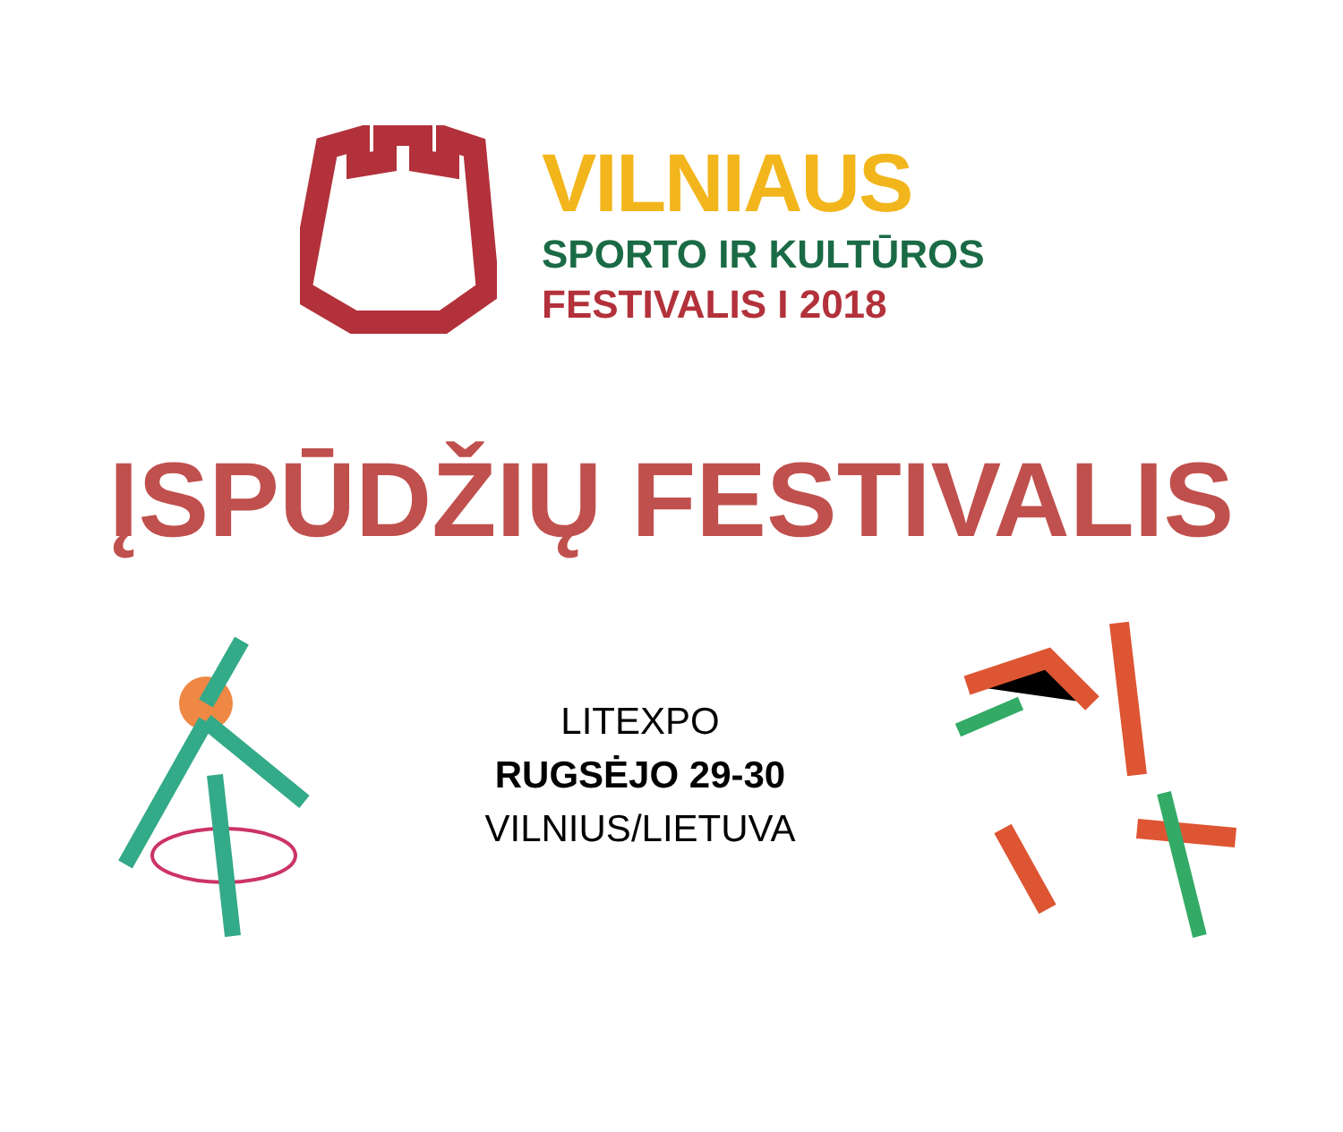VILNIAUS
SPORTO IR KULTŪROS
FESTIVALIS I 2018
ĮSPŪDŽIŲ FESTIVALIS
LITEXPO
RUGSĖJO 29-30
VILNIUS/LIETUVA